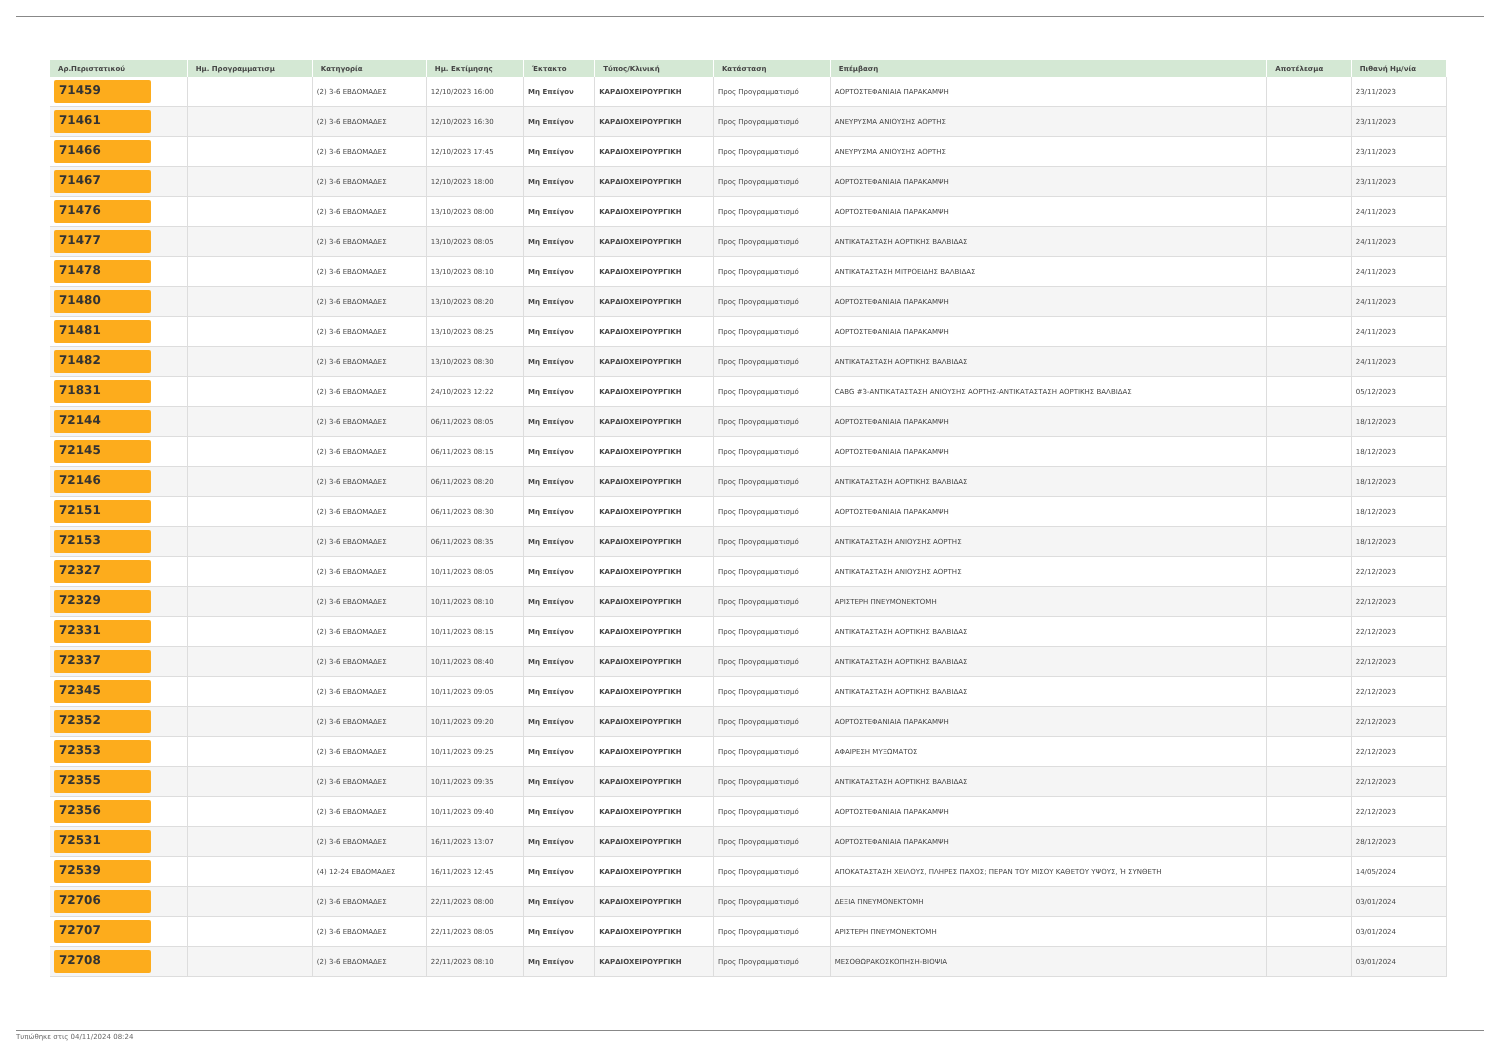| Αρ.Περιστατικού | Ημ. Προγραμματισμ | Κατηγορία | Ημ. Εκτίμησης | Έκτακτο | Τύπος/Κλινική | Κατάσταση | Επέμβαση | Αποτέλεσμα | Πιθανή Ημ/νία |
| --- | --- | --- | --- | --- | --- | --- | --- | --- | --- |
| 71459 | | (2) 3-6 ΕΒΔΟΜΑΔΕΣ | 12/10/2023 16:00 | Μη Επείγον | ΚΑΡΔΙΟΧΕΙΡΟΥΡΓΙΚΗ | Προς Προγραμματισμό | ΑΟΡΤΟΣΤΕΦΑΝΙΑΙΑ ΠΑΡΑΚΑΜΨΗ | | 23/11/2023 |
| 71461 | | (2) 3-6 ΕΒΔΟΜΑΔΕΣ | 12/10/2023 16:30 | Μη Επείγον | ΚΑΡΔΙΟΧΕΙΡΟΥΡΓΙΚΗ | Προς Προγραμματισμό | ΑΝΕΥΡΥΣΜΑ ΑΝΙΟΥΣΗΣ ΑΟΡΤΗΣ | | 23/11/2023 |
| 71466 | | (2) 3-6 ΕΒΔΟΜΑΔΕΣ | 12/10/2023 17:45 | Μη Επείγον | ΚΑΡΔΙΟΧΕΙΡΟΥΡΓΙΚΗ | Προς Προγραμματισμό | ΑΝΕΥΡΥΣΜΑ ΑΝΙΟΥΣΗΣ ΑΟΡΤΗΣ | | 23/11/2023 |
| 71467 | | (2) 3-6 ΕΒΔΟΜΑΔΕΣ | 12/10/2023 18:00 | Μη Επείγον | ΚΑΡΔΙΟΧΕΙΡΟΥΡΓΙΚΗ | Προς Προγραμματισμό | ΑΟΡΤΟΣΤΕΦΑΝΙΑΙΑ ΠΑΡΑΚΑΜΨΗ | | 23/11/2023 |
| 71476 | | (2) 3-6 ΕΒΔΟΜΑΔΕΣ | 13/10/2023 08:00 | Μη Επείγον | ΚΑΡΔΙΟΧΕΙΡΟΥΡΓΙΚΗ | Προς Προγραμματισμό | ΑΟΡΤΟΣΤΕΦΑΝΙΑΙΑ ΠΑΡΑΚΑΜΨΗ | | 24/11/2023 |
| 71477 | | (2) 3-6 ΕΒΔΟΜΑΔΕΣ | 13/10/2023 08:05 | Μη Επείγον | ΚΑΡΔΙΟΧΕΙΡΟΥΡΓΙΚΗ | Προς Προγραμματισμό | ΑΝΤΙΚΑΤΑΣΤΑΣΗ ΑΟΡΤΙΚΗΣ ΒΑΛΒΙΔΑΣ | | 24/11/2023 |
| 71478 | | (2) 3-6 ΕΒΔΟΜΑΔΕΣ | 13/10/2023 08:10 | Μη Επείγον | ΚΑΡΔΙΟΧΕΙΡΟΥΡΓΙΚΗ | Προς Προγραμματισμό | ΑΝΤΙΚΑΤΑΣΤΑΣΗ ΜΙΤΡΟΕΙΔΗΣ ΒΑΛΒΙΔΑΣ | | 24/11/2023 |
| 71480 | | (2) 3-6 ΕΒΔΟΜΑΔΕΣ | 13/10/2023 08:20 | Μη Επείγον | ΚΑΡΔΙΟΧΕΙΡΟΥΡΓΙΚΗ | Προς Προγραμματισμό | ΑΟΡΤΟΣΤΕΦΑΝΙΑΙΑ ΠΑΡΑΚΑΜΨΗ | | 24/11/2023 |
| 71481 | | (2) 3-6 ΕΒΔΟΜΑΔΕΣ | 13/10/2023 08:25 | Μη Επείγον | ΚΑΡΔΙΟΧΕΙΡΟΥΡΓΙΚΗ | Προς Προγραμματισμό | ΑΟΡΤΟΣΤΕΦΑΝΙΑΙΑ ΠΑΡΑΚΑΜΨΗ | | 24/11/2023 |
| 71482 | | (2) 3-6 ΕΒΔΟΜΑΔΕΣ | 13/10/2023 08:30 | Μη Επείγον | ΚΑΡΔΙΟΧΕΙΡΟΥΡΓΙΚΗ | Προς Προγραμματισμό | ΑΝΤΙΚΑΤΑΣΤΑΣΗ ΑΟΡΤΙΚΗΣ ΒΑΛΒΙΔΑΣ | | 24/11/2023 |
| 71831 | | (2) 3-6 ΕΒΔΟΜΑΔΕΣ | 24/10/2023 12:22 | Μη Επείγον | ΚΑΡΔΙΟΧΕΙΡΟΥΡΓΙΚΗ | Προς Προγραμματισμό | CABG #3-ΑΝΤΙΚΑΤΑΣΤΑΣΗ ΑΝΙΟΥΣΗΣ ΑΟΡΤΗΣ-ΑΝΤΙΚΑΤΑΣΤΑΣΗ ΑΟΡΤΙΚΗΣ ΒΑΛΒΙΔΑΣ | | 05/12/2023 |
| 72144 | | (2) 3-6 ΕΒΔΟΜΑΔΕΣ | 06/11/2023 08:05 | Μη Επείγον | ΚΑΡΔΙΟΧΕΙΡΟΥΡΓΙΚΗ | Προς Προγραμματισμό | ΑΟΡΤΟΣΤΕΦΑΝΙΑΙΑ ΠΑΡΑΚΑΜΨΗ | | 18/12/2023 |
| 72145 | | (2) 3-6 ΕΒΔΟΜΑΔΕΣ | 06/11/2023 08:15 | Μη Επείγον | ΚΑΡΔΙΟΧΕΙΡΟΥΡΓΙΚΗ | Προς Προγραμματισμό | ΑΟΡΤΟΣΤΕΦΑΝΙΑΙΑ ΠΑΡΑΚΑΜΨΗ | | 18/12/2023 |
| 72146 | | (2) 3-6 ΕΒΔΟΜΑΔΕΣ | 06/11/2023 08:20 | Μη Επείγον | ΚΑΡΔΙΟΧΕΙΡΟΥΡΓΙΚΗ | Προς Προγραμματισμό | ΑΝΤΙΚΑΤΑΣΤΑΣΗ ΑΟΡΤΙΚΗΣ ΒΑΛΒΙΔΑΣ | | 18/12/2023 |
| 72151 | | (2) 3-6 ΕΒΔΟΜΑΔΕΣ | 06/11/2023 08:30 | Μη Επείγον | ΚΑΡΔΙΟΧΕΙΡΟΥΡΓΙΚΗ | Προς Προγραμματισμό | ΑΟΡΤΟΣΤΕΦΑΝΙΑΙΑ ΠΑΡΑΚΑΜΨΗ | | 18/12/2023 |
| 72153 | | (2) 3-6 ΕΒΔΟΜΑΔΕΣ | 06/11/2023 08:35 | Μη Επείγον | ΚΑΡΔΙΟΧΕΙΡΟΥΡΓΙΚΗ | Προς Προγραμματισμό | ΑΝΤΙΚΑΤΑΣΤΑΣΗ ΑΝΙΟΥΣΗΣ ΑΟΡΤΗΣ | | 18/12/2023 |
| 72327 | | (2) 3-6 ΕΒΔΟΜΑΔΕΣ | 10/11/2023 08:05 | Μη Επείγον | ΚΑΡΔΙΟΧΕΙΡΟΥΡΓΙΚΗ | Προς Προγραμματισμό | ΑΝΤΙΚΑΤΑΣΤΑΣΗ ΑΝΙΟΥΣΗΣ ΑΟΡΤΗΣ | | 22/12/2023 |
| 72329 | | (2) 3-6 ΕΒΔΟΜΑΔΕΣ | 10/11/2023 08:10 | Μη Επείγον | ΚΑΡΔΙΟΧΕΙΡΟΥΡΓΙΚΗ | Προς Προγραμματισμό | ΑΡΙΣΤΕΡΗ ΠΝΕΥΜΟΝΕΚΤΟΜΗ | | 22/12/2023 |
| 72331 | | (2) 3-6 ΕΒΔΟΜΑΔΕΣ | 10/11/2023 08:15 | Μη Επείγον | ΚΑΡΔΙΟΧΕΙΡΟΥΡΓΙΚΗ | Προς Προγραμματισμό | ΑΝΤΙΚΑΤΑΣΤΑΣΗ ΑΟΡΤΙΚΗΣ ΒΑΛΒΙΔΑΣ | | 22/12/2023 |
| 72337 | | (2) 3-6 ΕΒΔΟΜΑΔΕΣ | 10/11/2023 08:40 | Μη Επείγον | ΚΑΡΔΙΟΧΕΙΡΟΥΡΓΙΚΗ | Προς Προγραμματισμό | ΑΝΤΙΚΑΤΑΣΤΑΣΗ ΑΟΡΤΙΚΗΣ ΒΑΛΒΙΔΑΣ | | 22/12/2023 |
| 72345 | | (2) 3-6 ΕΒΔΟΜΑΔΕΣ | 10/11/2023 09:05 | Μη Επείγον | ΚΑΡΔΙΟΧΕΙΡΟΥΡΓΙΚΗ | Προς Προγραμματισμό | ΑΝΤΙΚΑΤΑΣΤΑΣΗ ΑΟΡΤΙΚΗΣ ΒΑΛΒΙΔΑΣ | | 22/12/2023 |
| 72352 | | (2) 3-6 ΕΒΔΟΜΑΔΕΣ | 10/11/2023 09:20 | Μη Επείγον | ΚΑΡΔΙΟΧΕΙΡΟΥΡΓΙΚΗ | Προς Προγραμματισμό | ΑΟΡΤΟΣΤΕΦΑΝΙΑΙΑ ΠΑΡΑΚΑΜΨΗ | | 22/12/2023 |
| 72353 | | (2) 3-6 ΕΒΔΟΜΑΔΕΣ | 10/11/2023 09:25 | Μη Επείγον | ΚΑΡΔΙΟΧΕΙΡΟΥΡΓΙΚΗ | Προς Προγραμματισμό | ΑΦΑΙΡΕΣΗ ΜΥΞΩΜΑΤΟΣ | | 22/12/2023 |
| 72355 | | (2) 3-6 ΕΒΔΟΜΑΔΕΣ | 10/11/2023 09:35 | Μη Επείγον | ΚΑΡΔΙΟΧΕΙΡΟΥΡΓΙΚΗ | Προς Προγραμματισμό | ΑΝΤΙΚΑΤΑΣΤΑΣΗ ΑΟΡΤΙΚΗΣ ΒΑΛΒΙΔΑΣ | | 22/12/2023 |
| 72356 | | (2) 3-6 ΕΒΔΟΜΑΔΕΣ | 10/11/2023 09:40 | Μη Επείγον | ΚΑΡΔΙΟΧΕΙΡΟΥΡΓΙΚΗ | Προς Προγραμματισμό | ΑΟΡΤΟΣΤΕΦΑΝΙΑΙΑ ΠΑΡΑΚΑΜΨΗ | | 22/12/2023 |
| 72531 | | (2) 3-6 ΕΒΔΟΜΑΔΕΣ | 16/11/2023 13:07 | Μη Επείγον | ΚΑΡΔΙΟΧΕΙΡΟΥΡΓΙΚΗ | Προς Προγραμματισμό | ΑΟΡΤΟΣΤΕΦΑΝΙΑΙΑ ΠΑΡΑΚΑΜΨΗ | | 28/12/2023 |
| 72539 | | (4) 12-24 ΕΒΔΟΜΑΔΕΣ | 16/11/2023 12:45 | Μη Επείγον | ΚΑΡΔΙΟΧΕΙΡΟΥΡΓΙΚΗ | Προς Προγραμματισμό | ΑΠΟΚΑΤΑΣΤΑΣΗ ΧΕΙΛΟΥΣ, ΠΛΗΡΕΣ ΠΑΧΟΣ; ΠΕΡΑΝ ΤΟΥ ΜΙΣΟΥ ΚΑΘΕΤΟΥ ΥΨΟΥΣ, Ή ΣΥΝΘΕΤΗ | | 14/05/2024 |
| 72706 | | (2) 3-6 ΕΒΔΟΜΑΔΕΣ | 22/11/2023 08:00 | Μη Επείγον | ΚΑΡΔΙΟΧΕΙΡΟΥΡΓΙΚΗ | Προς Προγραμματισμό | ΔΕΞΙΑ ΠΝΕΥΜΟΝΕΚΤΟΜΗ | | 03/01/2024 |
| 72707 | | (2) 3-6 ΕΒΔΟΜΑΔΕΣ | 22/11/2023 08:05 | Μη Επείγον | ΚΑΡΔΙΟΧΕΙΡΟΥΡΓΙΚΗ | Προς Προγραμματισμό | ΑΡΙΣΤΕΡΗ ΠΝΕΥΜΟΝΕΚΤΟΜΗ | | 03/01/2024 |
| 72708 | | (2) 3-6 ΕΒΔΟΜΑΔΕΣ | 22/11/2023 08:10 | Μη Επείγον | ΚΑΡΔΙΟΧΕΙΡΟΥΡΓΙΚΗ | Προς Προγραμματισμό | ΜΕΣΟΘΩΡΑΚΟΣΚΟΠΗΣΗ-ΒΙΟΨΙΑ | | 03/01/2024 |
Τυπώθηκε στις 04/11/2024 08:24